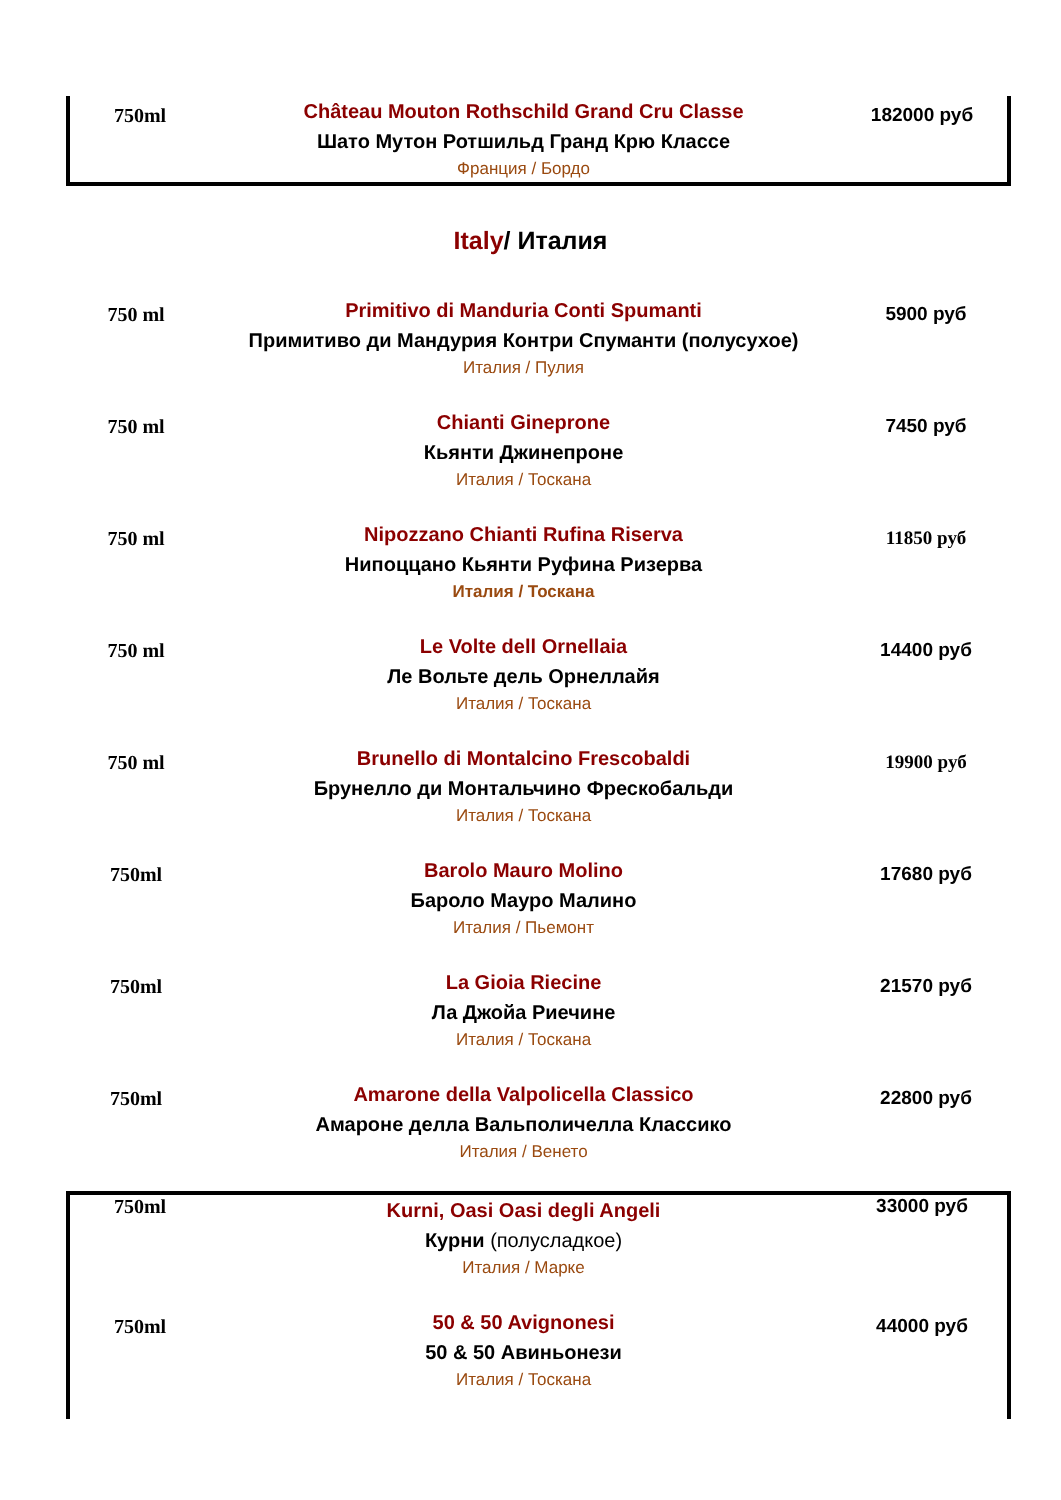| 750ml | Château Mouton Rothschild Grand Cru Classe Шато Мутон Ротшильд Гранд Крю Классе Франция / Бордо | 182000 руб |
Italy/ Италия
| 750 ml | Primitivo di Manduria Conti Spumanti Примитиво ди Мандурия Контри Спуманти (полусухое) Италия / Пулия | 5900 руб |
| 750 ml | Chianti Gineprone Кьянти Джинепроне Италия / Тоскана | 7450 руб |
| 750 ml | Nipozzano Chianti Rufina Riserva Нипоццано Кьянти Руфина Ризерва Италия / Тоскана | 11850 руб |
| 750 ml | Le Volte dell Ornellaia Ле Вольте дель Орнеллайя Италия / Тоскана | 14400 руб |
| 750 ml | Brunello di Montalcino Frescobaldi Брунелло ди Монтальчино Фрескобальди Италия / Тоскана | 19900 руб |
| 750ml | Barolo Mauro Molino Бароло Мауро Малино Италия / Пьемонт | 17680 руб |
| 750ml | La Gioia Riecine Ла Джойа Риечине Италия / Тоскана | 21570 руб |
| 750ml | Amarone della Valpolicella Classico Амароне делла Вальполичелла Классико Италия / Венето | 22800 руб |
| 750ml | Kurni, Oasi Oasi degli Angeli Курни (полусладкое) Италия / Марке | 33000 руб |
| 750ml | 50 & 50 Avignonesi 50 & 50 Авиньонези Италия / Тоскана | 44000 руб |